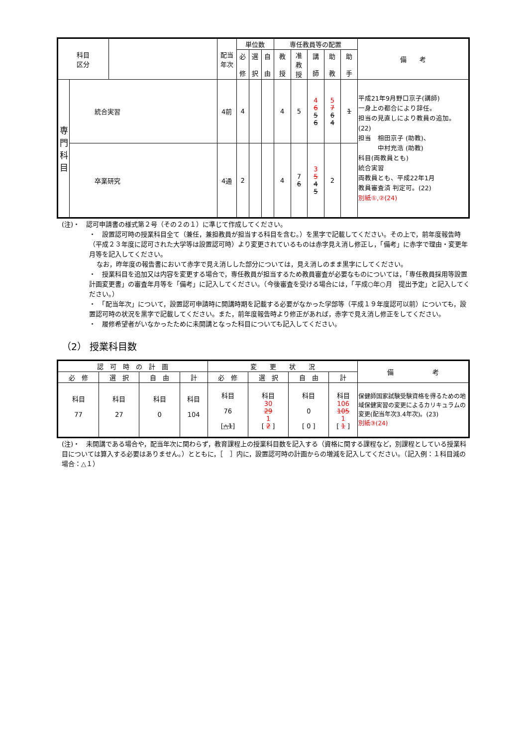| 科目 区分 | | | 配当 年次 | 単位数 | | | 専任教員等の配置 | | | | | 備 考 |
| --- | --- | --- | --- | --- | --- | --- | --- | --- | --- | --- | --- | --- |
| | | | | 必 修 | 選 択 | 自 由 | 教 授 | 准 教 授 | 講 師 | 助 教 | 助 手 | |
| 専 門 科 目 | 統合実習 | | 4前 | 4 | | | 4 | 5 | 4 6 5 6 | 5 7 6 4 | 1 | 平成21年9月野口京子(講師) 一身上の都合により辞任。 担当の見直しにより教員の追加。(22) 担当 相田京子 (助教)、 中村充浩 (助教) 科目(両教員とも) 統合実習 両教員とも、平成22年1月 教員審査済 判定可。(22) 別紙①,②(24) |
| | 卒業研究 | | 4通 | 2 | | | 4 | 7 6 | 3 5 4 5 | 2 | | |
(注)・　認可申請書の様式第２号（その２の１）に準じて作成してください。
・　設置認可時の授業科目全て（兼任，兼担教員が担当する科目を含む。）を黒字で記載してください。その上で，前年度報告時（平成２３年度に認可された大学等は設置認可時）より変更されているものは赤字見え消し修正し，「備考」に赤字で理由・変更年月等を記入してください。
なお，昨年度の報告書において赤字で見え消しした部分については，見え消しのまま黒字にしてください。
・　授業科目を追加又は内容を変更する場合で，専任教員が担当するため教員審査が必要なものについては，「専任教員採用等設置計画変更書」の審査年月等を「備考」に記入してください。（今後審査を受ける場合には，「平成○年○月　提出予定」と記入してください。）
・　「配当年次」について，設置認可申請時に開講時期を記載する必要がなかった学部等（平成１９年度認可以前）についても，設置認可時の状況を黒字で記載してください。また，前年度報告時より修正があれば，赤字で見え消し修正をしてください。
・　履修希望者がいなかったために未開講となった科目についても記入してください。
（2） 授業科目数
| 認 可 時 の 計 画 | | | | 変 更 状 況 | | | | 備 考 |
| --- | --- | --- | --- | --- | --- | --- | --- | --- |
| 必 修 | 選 択 | 自 由 | 計 | 必 修 | 選 択 | 自 由 | 計 | |
| 科目 77 | 科目 27 | 科目 0 | 科目 104 | 科目 76 [ △1 ] | 科目 30 29 1 [ 2 ] | 科目 0 [ 0 ] | 科目 106 105 1 [ 1 ] | 保健師国家試験受験資格を得るための地域保健実習の変更によるカリキュラムの変更(配当年次3.4年次)。(23) 別紙③(24) |
(注)・　未開講である場合や，配当年次に関わらず，教育課程上の授業科目数を記入する（資格に関する課程など，別課程としている授業科目については算入する必要はありません。）とともに，［　］内に，設置認可時の計画からの増減を記入してください。（記入例：１科目減の場合：△１）